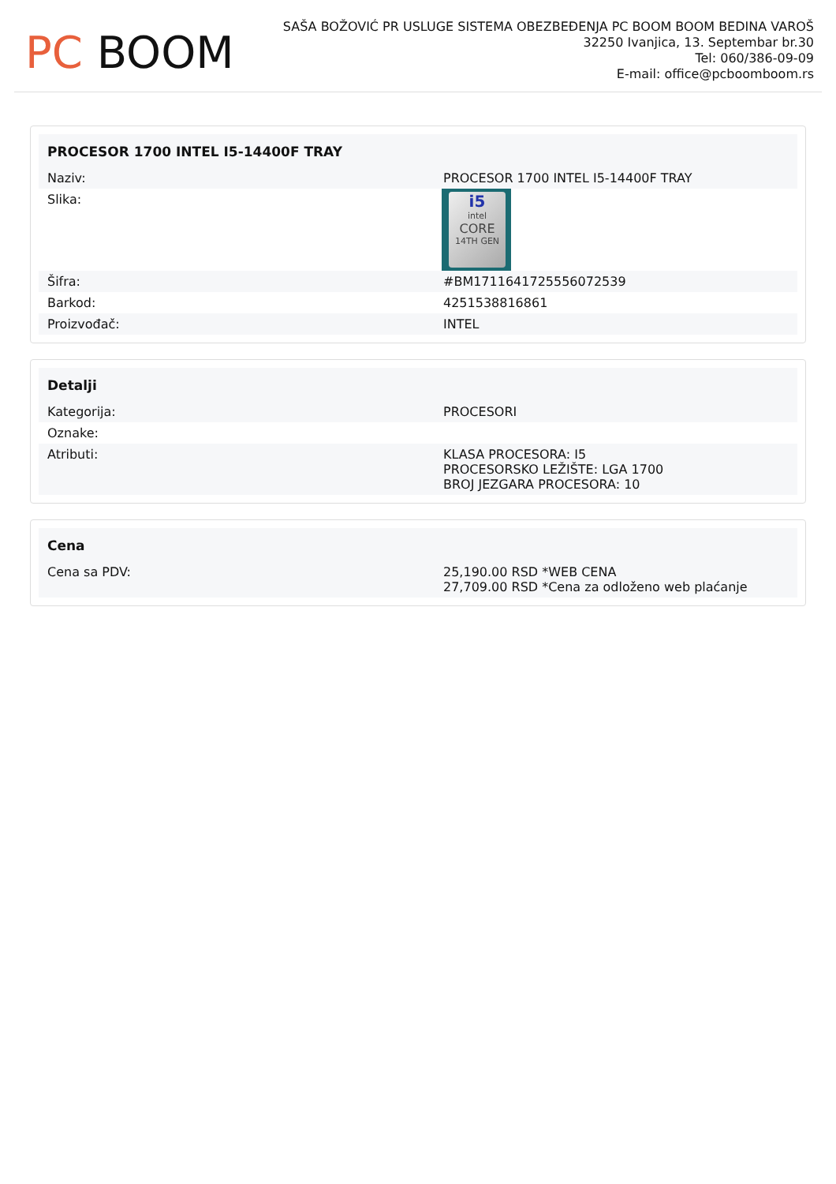PC BOOM
SAŠA BOŽOVIĆ PR USLUGE SISTEMA OBEZBEĐENJA PC BOOM BOOM BEDINA VAROŠ
32250 Ivanjica, 13. Septembar br.30
Tel: 060/386-09-09
E-mail: office@pcboomboom.rs
| PROCESOR 1700 INTEL I5-14400F TRAY | |
| --- | --- |
| Naziv: | PROCESOR 1700 INTEL I5-14400F TRAY |
| Slika: | i5 intel CORE 14TH GEN |
| Šifra: | #BM17116417255560​72539 |
| Barkod: | 4251538816861 |
| Proizvođač: | INTEL |
| Detalji | |
| --- | --- |
| Kategorija: | PROCESORI |
| Oznake: | |
| Atributi: | KLASA PROCESORA: I5 PROCESORSKO LEŽIŠTE: LGA 1700 BROJ JEZGARA PROCESORA: 10 |
| Cena | |
| --- | --- |
| Cena sa PDV: | 25,190.00 RSD *WEB CENA 27,709.00 RSD *Cena za odloženo web plaćanje |